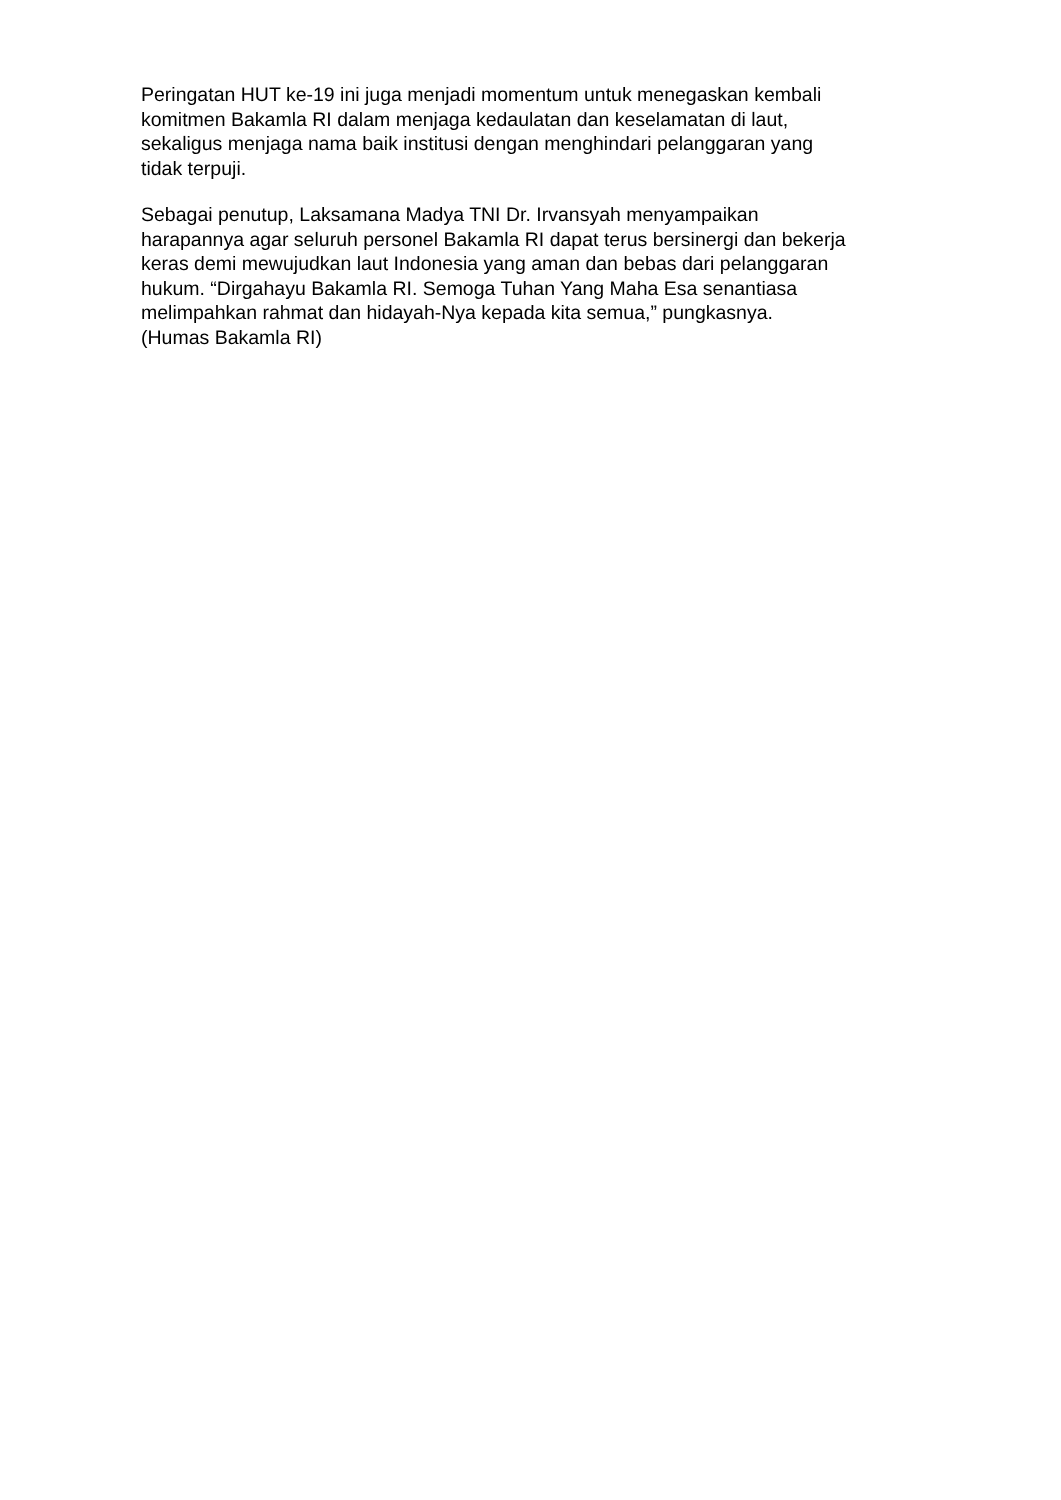Peringatan HUT ke-19 ini juga menjadi momentum untuk menegaskan kembali
komitmen Bakamla RI dalam menjaga kedaulatan dan keselamatan di laut,
sekaligus menjaga nama baik institusi dengan menghindari pelanggaran yang
tidak terpuji.
Sebagai penutup, Laksamana Madya TNI Dr. Irvansyah menyampaikan
harapannya agar seluruh personel Bakamla RI dapat terus bersinergi dan bekerja
keras demi mewujudkan laut Indonesia yang aman dan bebas dari pelanggaran
hukum. “Dirgahayu Bakamla RI. Semoga Tuhan Yang Maha Esa senantiasa
melimpahkan rahmat dan hidayah-Nya kepada kita semua,” pungkasnya.
(Humas Bakamla RI)